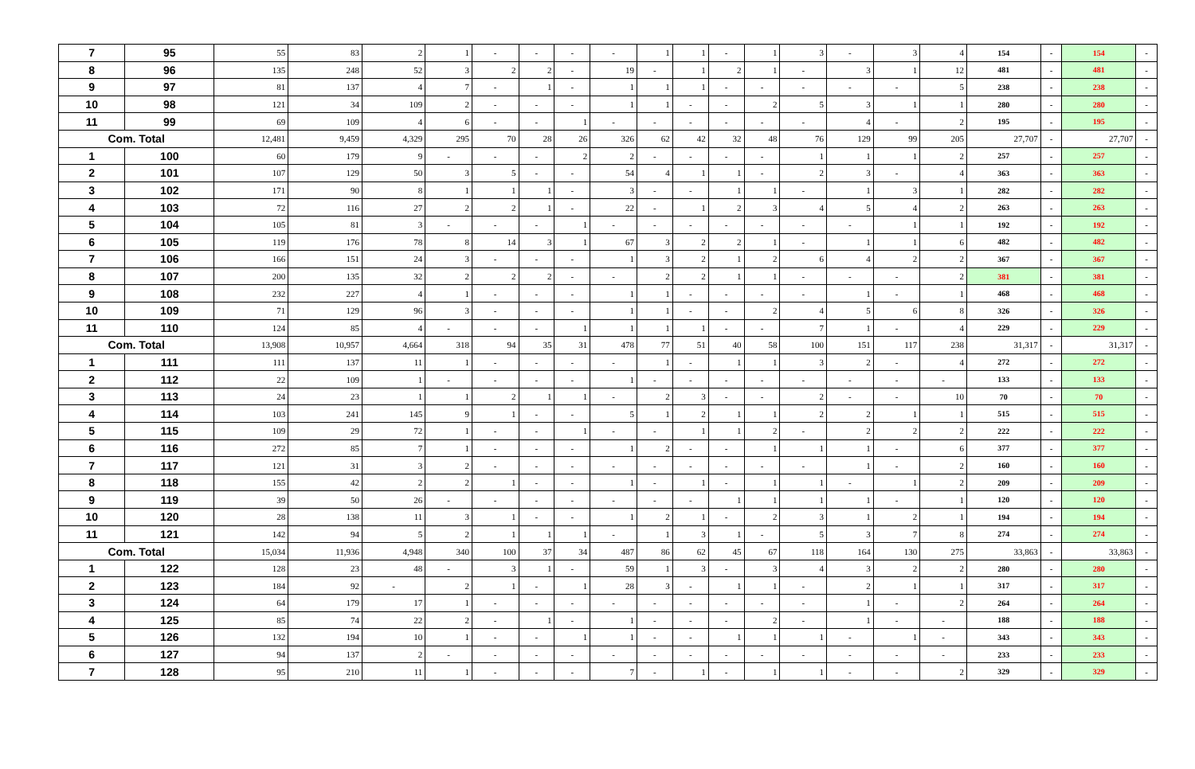| 7 | 95 | 55 | 83 | 2 | 1 | - | - | - | - | 1 | 1 | - | 1 | 3 | - | 3 | 4 | 154 | - | 154 | - |
| 8 | 96 | 135 | 248 | 52 | 3 | 2 | 2 | - | 19 | - | 1 | 2 | 1 | - | 3 | 1 | 12 | 481 | - | 481 | - |
| 9 | 97 | 81 | 137 | 4 | 7 | - | 1 | - | 1 | 1 | 1 | - | - | - | - | - | 5 | 238 | - | 238 | - |
| 10 | 98 | 121 | 34 | 109 | 2 | - | - | - | 1 | 1 | - | - | 2 | 5 | 3 | 1 | 1 | 280 | - | 280 | - |
| 11 | 99 | 69 | 109 | 4 | 6 | - | - | 1 | - | - | - | - | - | - | 4 | - | 2 | 195 | - | 195 | - |
| Com. Total | | 12,481 | 9,459 | 4,329 | 295 | 70 | 28 | 26 | 326 | 62 | 42 | 32 | 48 | 76 | 129 | 99 | 205 | 27,707 | - | 27,707 | - |
| 1 | 100 | 60 | 179 | 9 | - | - | - | 2 | 2 | - | - | - | - | 1 | 1 | 1 | 2 | 257 | - | 257 | - |
| 2 | 101 | 107 | 129 | 50 | 3 | 5 | - | - | 54 | 4 | 1 | 1 | - | 2 | 3 | - | 4 | 363 | - | 363 | - |
| 3 | 102 | 171 | 90 | 8 | 1 | 1 | 1 | - | 3 | - | - | 1 | 1 | - | 1 | 3 | 1 | 282 | - | 282 | - |
| 4 | 103 | 72 | 116 | 27 | 2 | 2 | 1 | - | 22 | - | 1 | 2 | 3 | 4 | 5 | 4 | 2 | 263 | - | 263 | - |
| 5 | 104 | 105 | 81 | 3 | - | - | - | 1 | - | - | - | - | - | - | - | 1 | 1 | 192 | - | 192 | - |
| 6 | 105 | 119 | 176 | 78 | 8 | 14 | 3 | 1 | 67 | 3 | 2 | 2 | 1 | - | 1 | 1 | 6 | 482 | - | 482 | - |
| 7 | 106 | 166 | 151 | 24 | 3 | - | - | - | 1 | 3 | 2 | 1 | 2 | 6 | 4 | 2 | 2 | 367 | - | 367 | - |
| 8 | 107 | 200 | 135 | 32 | 2 | 2 | 2 | - | - | 2 | 2 | 1 | 1 | - | - | - | 2 | 381 | - | 381 | - |
| 9 | 108 | 232 | 227 | 4 | 1 | - | - | - | 1 | 1 | - | - | - | - | 1 | - | 1 | 468 | - | 468 | - |
| 10 | 109 | 71 | 129 | 96 | 3 | - | - | - | 1 | 1 | - | - | 2 | 4 | 5 | 6 | 8 | 326 | - | 326 | - |
| 11 | 110 | 124 | 85 | 4 | - | - | - | 1 | 1 | 1 | 1 | - | - | 7 | 1 | - | 4 | 229 | - | 229 | - |
| Com. Total | | 13,908 | 10,957 | 4,664 | 318 | 94 | 35 | 31 | 478 | 77 | 51 | 40 | 58 | 100 | 151 | 117 | 238 | 31,317 | - | 31,317 | - |
| 1 | 111 | 111 | 137 | 11 | 1 | - | - | - | - | 1 | - | 1 | 1 | 3 | 2 | - | 4 | 272 | - | 272 | - |
| 2 | 112 | 22 | 109 | 1 | - | - | - | - | 1 | - | - | - | - | - | - | - | - | 133 | - | 133 | - |
| 3 | 113 | 24 | 23 | 1 | 1 | 2 | 1 | 1 | - | 2 | 3 | - | - | 2 | - | - | 10 | 70 | - | 70 | - |
| 4 | 114 | 103 | 241 | 145 | 9 | 1 | - | - | 5 | 1 | 2 | 1 | 1 | 2 | 2 | 1 | 1 | 515 | - | 515 | - |
| 5 | 115 | 109 | 29 | 72 | 1 | - | - | 1 | - | - | 1 | 1 | 2 | - | 2 | 2 | 2 | 222 | - | 222 | - |
| 6 | 116 | 272 | 85 | 7 | 1 | - | - | - | 1 | 2 | - | - | 1 | 1 | 1 | - | 6 | 377 | - | 377 | - |
| 7 | 117 | 121 | 31 | 3 | 2 | - | - | - | - | - | - | - | - | - | 1 | - | 2 | 160 | - | 160 | - |
| 8 | 118 | 155 | 42 | 2 | 2 | 1 | - | - | 1 | - | 1 | - | 1 | 1 | - | 1 | 2 | 209 | - | 209 | - |
| 9 | 119 | 39 | 50 | 26 | - | - | - | - | - | - | - | 1 | 1 | 1 | 1 | - | 1 | 120 | - | 120 | - |
| 10 | 120 | 28 | 138 | 11 | 3 | 1 | - | - | 1 | 2 | 1 | - | 2 | 3 | 1 | 2 | 1 | 194 | - | 194 | - |
| 11 | 121 | 142 | 94 | 5 | 2 | 1 | 1 | 1 | - | 1 | 3 | 1 | - | 5 | 3 | 7 | 8 | 274 | - | 274 | - |
| Com. Total | | 15,034 | 11,936 | 4,948 | 340 | 100 | 37 | 34 | 487 | 86 | 62 | 45 | 67 | 118 | 164 | 130 | 275 | 33,863 | - | 33,863 | - |
| 1 | 122 | 128 | 23 | 48 | - | 3 | 1 | - | 59 | 1 | 3 | - | 3 | 4 | 3 | 2 | 2 | 280 | - | 280 | - |
| 2 | 123 | 184 | 92 | - | 2 | 1 | - | 1 | 28 | 3 | - | 1 | 1 | - | 2 | 1 | 1 | 317 | - | 317 | - |
| 3 | 124 | 64 | 179 | 17 | 1 | - | - | - | - | - | - | - | - | - | 1 | - | 2 | 264 | - | 264 | - |
| 4 | 125 | 85 | 74 | 22 | 2 | - | 1 | - | 1 | - | - | - | 2 | - | 1 | - | - | 188 | - | 188 | - |
| 5 | 126 | 132 | 194 | 10 | 1 | - | - | 1 | 1 | - | - | 1 | 1 | 1 | - | 1 | - | 343 | - | 343 | - |
| 6 | 127 | 94 | 137 | 2 | - | - | - | - | - | - | - | - | - | - | - | - | - | 233 | - | 233 | - |
| 7 | 128 | 95 | 210 | 11 | 1 | - | - | - | 7 | - | 1 | - | 1 | 1 | - | - | 2 | 329 | - | 329 | - |